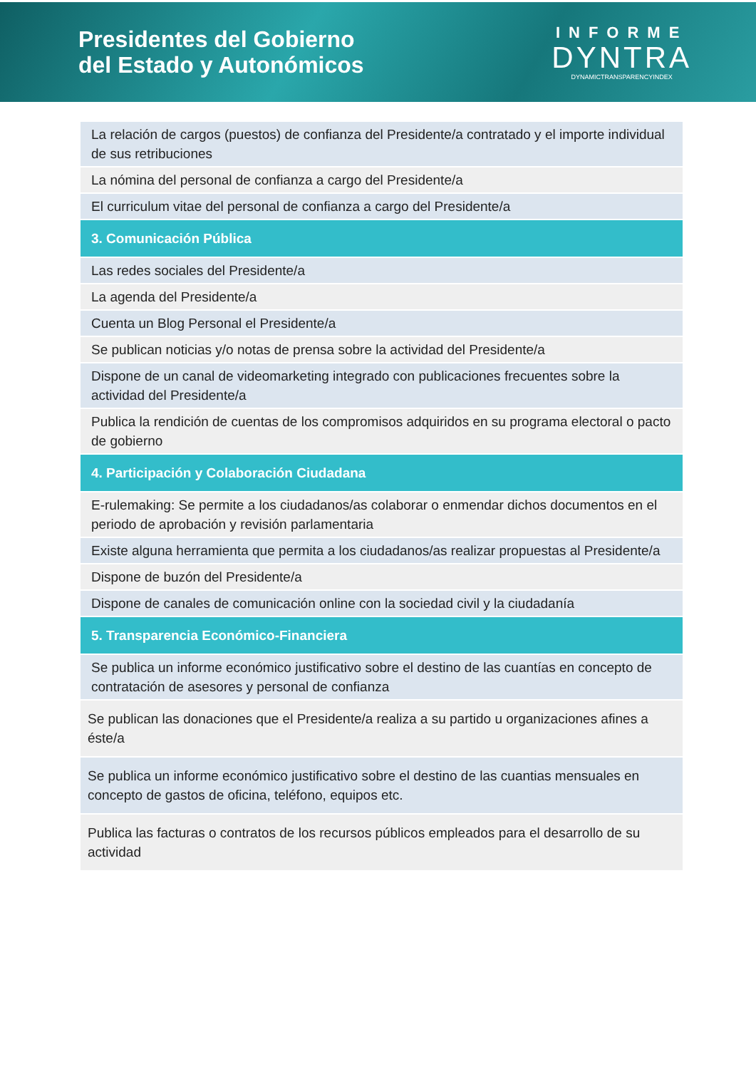Presidentes del Gobierno
del Estado y Autonómicos
INFORME
DYNTRA
DYNAMICTRANSPARENCYINDEX
| La relación de cargos (puestos) de confianza del Presidente/a contratado y el importe individual de sus retribuciones |
| La nómina del personal de confianza a cargo del Presidente/a |
| El curriculum vitae del personal de confianza a cargo del Presidente/a |
| 3. Comunicación Pública |
| Las redes sociales del Presidente/a |
| La agenda del Presidente/a |
| Cuenta un Blog Personal el Presidente/a |
| Se publican noticias y/o notas de prensa sobre la actividad del Presidente/a |
| Dispone de un canal de videomarketing integrado con publicaciones frecuentes sobre la actividad del Presidente/a |
| Publica la rendición de cuentas de los compromisos adquiridos en su programa electoral o pacto de gobierno |
| 4. Participación y Colaboración Ciudadana |
| E-rulemaking: Se permite a los ciudadanos/as colaborar o enmendar dichos documentos en el periodo de aprobación y revisión parlamentaria |
| Existe alguna herramienta que permita a los ciudadanos/as realizar propuestas al Presidente/a |
| Dispone de buzón del Presidente/a |
| Dispone de canales de comunicación online con la sociedad civil y la ciudadanía |
| 5. Transparencia Económico-Financiera |
| Se publica un informe económico justificativo sobre el destino de las cuantías en concepto de contratación de asesores y personal de confianza |
| Se publican las donaciones que el Presidente/a realiza a su partido u organizaciones afines a éste/a |
| Se publica un informe económico justificativo sobre el destino de las cuantias mensuales en concepto de gastos de oficina, teléfono, equipos etc. |
| Publica las facturas o contratos de los recursos públicos empleados para el desarrollo de su actividad |